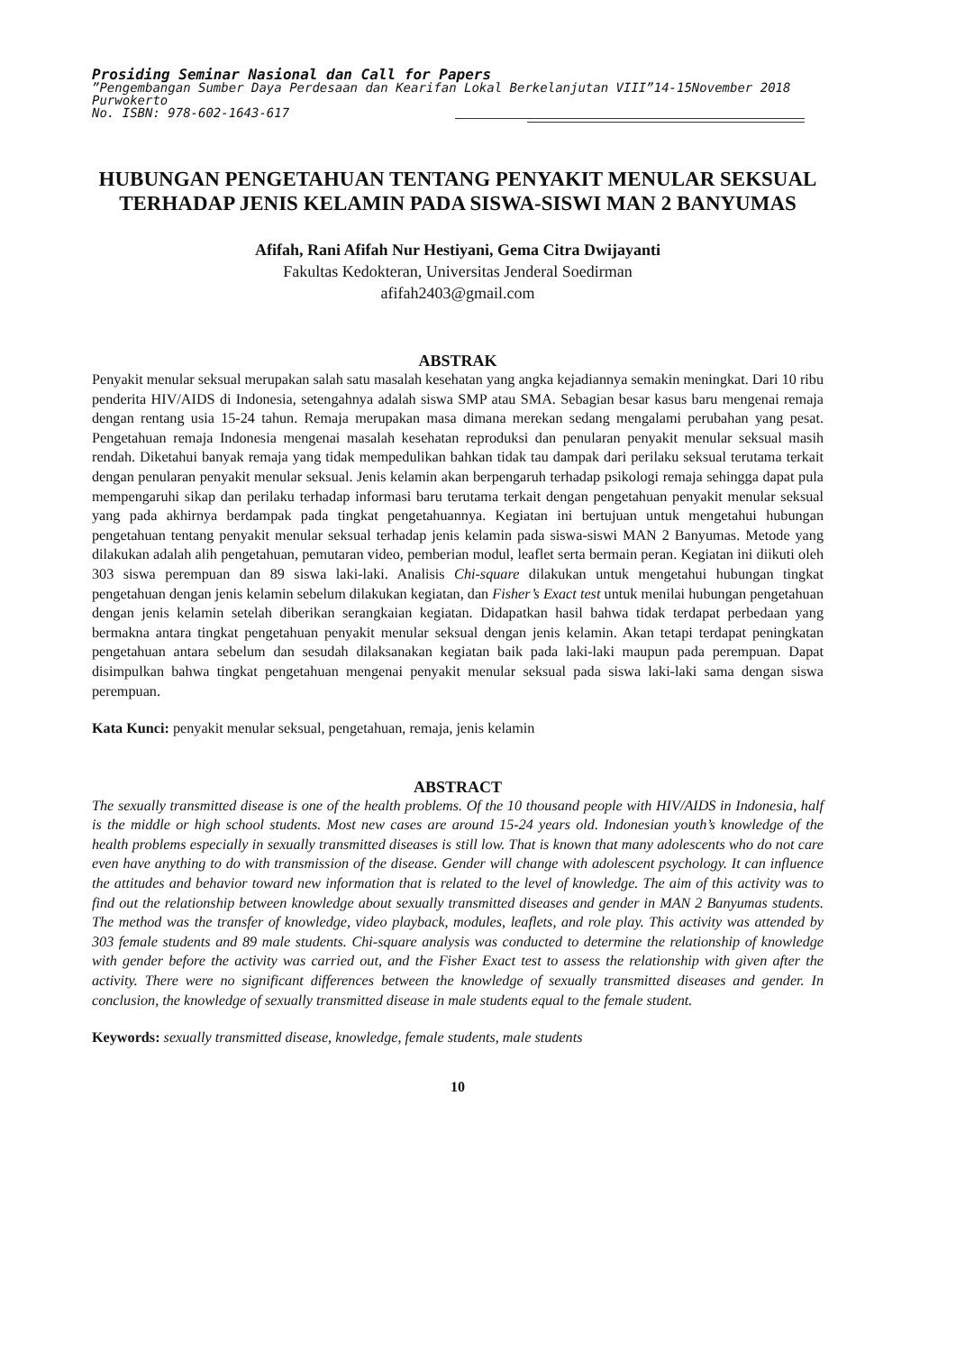Prosiding Seminar Nasional dan Call for Papers
”Pengembangan Sumber Daya Perdesaan dan Kearifan Lokal Berkelanjutan VIII”14-15November 2018
Purwokerto
No. ISBN: 978-602-1643-617
HUBUNGAN PENGETAHUAN TENTANG PENYAKIT MENULAR SEKSUAL TERHADAP JENIS KELAMIN PADA SISWA-SISWI MAN 2 BANYUMAS
Afifah, Rani Afifah Nur Hestiyani, Gema Citra Dwijayanti
Fakultas Kedokteran, Universitas Jenderal Soedirman
afifah2403@gmail.com
ABSTRAK
Penyakit menular seksual merupakan salah satu masalah kesehatan yang angka kejadiannya semakin meningkat. Dari 10 ribu penderita HIV/AIDS di Indonesia, setengahnya adalah siswa SMP atau SMA. Sebagian besar kasus baru mengenai remaja dengan rentang usia 15-24 tahun. Remaja merupakan masa dimana merekan sedang mengalami perubahan yang pesat. Pengetahuan remaja Indonesia mengenai masalah kesehatan reproduksi dan penularan penyakit menular seksual masih rendah. Diketahui banyak remaja yang tidak mempedulikan bahkan tidak tau dampak dari perilaku seksual terutama terkait dengan penularan penyakit menular seksual. Jenis kelamin akan berpengaruh terhadap psikologi remaja sehingga dapat pula mempengaruhi sikap dan perilaku terhadap informasi baru terutama terkait dengan pengetahuan penyakit menular seksual yang pada akhirnya berdampak pada tingkat pengetahuannya. Kegiatan ini bertujuan untuk mengetahui hubungan pengetahuan tentang penyakit menular seksual terhadap jenis kelamin pada siswa-siswi MAN 2 Banyumas. Metode yang dilakukan adalah alih pengetahuan, pemutaran video, pemberian modul, leaflet serta bermain peran. Kegiatan ini diikuti oleh 303 siswa perempuan dan 89 siswa laki-laki. Analisis Chi-square dilakukan untuk mengetahui hubungan tingkat pengetahuan dengan jenis kelamin sebelum dilakukan kegiatan, dan Fisher’s Exact test untuk menilai hubungan pengetahuan dengan jenis kelamin setelah diberikan serangkaian kegiatan. Didapatkan hasil bahwa tidak terdapat perbedaan yang bermakna antara tingkat pengetahuan penyakit menular seksual dengan jenis kelamin. Akan tetapi terdapat peningkatan pengetahuan antara sebelum dan sesudah dilaksanakan kegiatan baik pada laki-laki maupun pada perempuan. Dapat disimpulkan bahwa tingkat pengetahuan mengenai penyakit menular seksual pada siswa laki-laki sama dengan siswa perempuan.
Kata Kunci: penyakit menular seksual, pengetahuan, remaja, jenis kelamin
ABSTRACT
The sexually transmitted disease is one of the health problems. Of the 10 thousand people with HIV/AIDS in Indonesia, half is the middle or high school students. Most new cases are around 15-24 years old. Indonesian youth’s knowledge of the health problems especially in sexually transmitted diseases is still low. That is known that many adolescents who do not care even have anything to do with transmission of the disease. Gender will change with adolescent psychology. It can influence the attitudes and behavior toward new information that is related to the level of knowledge. The aim of this activity was to find out the relationship between knowledge about sexually transmitted diseases and gender in MAN 2 Banyumas students. The method was the transfer of knowledge, video playback, modules, leaflets, and role play. This activity was attended by 303 female students and 89 male students. Chi-square analysis was conducted to determine the relationship of knowledge with gender before the activity was carried out, and the Fisher Exact test to assess the relationship with given after the activity. There were no significant differences between the knowledge of sexually transmitted diseases and gender. In conclusion, the knowledge of sexually transmitted disease in male students equal to the female student.
Keywords: sexually transmitted disease, knowledge, female students, male students
10